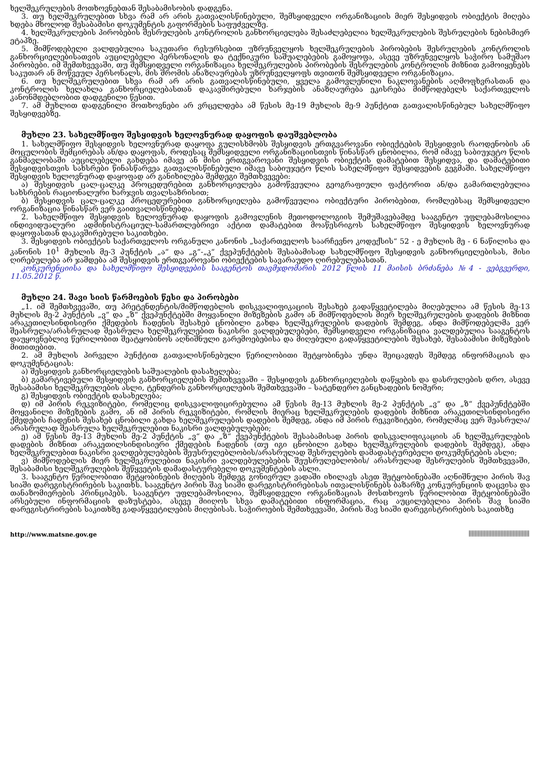ხელშეკრულების მოთხოვნებთან შესაბამისობის დადგენა.
3. თუ ხელშეკრულებით სხვა რამ არ არის გათვალისწინებული, შემსყიდველი ორგანიზაციის მიერ შესყიდვის ობიექტის მიღება ხდება მხოლოდ შესაბამისი დოკუმენტის გაფორმების საფუძველზე.
4. ხელშეკრულების პირობების შესრულების კონტროლის განხორციელება შესაძლებელია ხელშეკრულების შესრულების ნებისმიერ ეტაპზე.
5. მიმწოდებელი ვალდებულია საკუთარი რესურსებით უზრუნველყოს ხელშეკრულების პირობების შესრულების კონტროლის განხორციელებისათვის აუცილებელი პერსონალის და ტექნიკური საშუალებების გამოყოფა, ასევე უზრუნველყოს საჭირო სამუშაო პირობები. იმ შემთხვევაში, თუ შემსყიდველი ორგანიზაცია ხელშეკრულების პირობების შესრულების კონტროლის მიზნით გამოიყენებს საკუთარ ან მოწვეულ პერსონალს, მის შრომის ანაზღაურებას უზრუნველყოფს თვითონ შემსყიდველი ორგანიზაცია.
6. თუ ხელშეკრულებით სხვა რამ არ არის გათვალისწინებული, ყველა გამოვლენილი ნაკლოვანების აღმოფხვრასთან და კონტროლის ხელახლა განხორციელებასთან დაკავშირებული ხარჯების ანაზღაურება ეკისრება მიმწოდებელს საქართველოს კანონმდებლობით დადგენილი წესით.
7. ამ მუხლით დადგენილი მოთხოვნები არ ვრცელდება ამ წესის მე-19 მუხლის მე-9 პუნქტით გათვალისწინებულ სახელმწიფო შესყიდვებზე.
მუხლი 23. სახელმწიფო შესყიდვის ხელოვნურად დაყოფის დაუშვებლობა
1. სახელმწიფო შესყიდვის ხელოვნურად დაყოფა გულისხმობს შესყიდვის ერთგვაროვანი ობიექტების შესყიდვის რაოდენობის ან მოცულობის შემცირებას ან/და დაყოფას, როდესაც შემსყიდველი ორგანიზაციისთვის წინასწარ ცნობილია, რომ იმავე საბიუჯეტო წლის განმავლობაში აუცილებელი გახდება იმავე ან მისი ერთგვაროვანი შესყიდვის ობიექტის დამატებით შესყიდვა, და დამატებითი შესყიდვისთვის სახსრები წინასწარვეა გათვალისწინებული იმავე საბიუჯეტო წლის სახელმწიფო შესყიდვების გეგმაში. სახელმწიფო შესყიდვის ხელოვნურად დაყოფად არ განიხილება შემდეგი შემთხვევები:
ა) შესყიდვის ცალ-ცალკე პროცედურებით განხორციელება გამოწვეულია გეოგრაფიული ფაქტორით ან/და გამართლებულია სახსრების რაციონალური ხარჯვის თვალსაზრისით;
ბ) შესყიდვის ცალ-ცალკე პროცედურებით განხორციელება გამოწვეულია ობიექტური პირობებით, რომლებსაც შემსყიდველი ორგანიზაცია წინასწარ ვერ გაითვალისწინებდა.
2. სახელმწიფო შესყიდვის ხელოვნურად დაყოფის გამოვლენის მეთოდოლოგიის შემუშავებამდე სააგენტო უფლებამოსილია ინდივიდუალური ადმინისტრაციულ-სამართლებრივი აქტით დამატებით მოაწესრიგოს სახელმწიფო შესყიდვის ხელოვნურად დაყოფასთან დაკავშირებული საკითხები.
3. შესყიდვის ობიექტის საქართველოს ორგანული კანონის „საქართველოს საარჩევნო კოდექსის“ 52 - ე მუხლის მე - 6 ნაწილისა და კანონის 10<sup>1</sup> მუხლის მე-3 პუნქტის „ა“ და „გ“-„კ“ ქვეპუნქტების შესაბამისად სახელმწიფო შესყიდვის განხორციელებისას, მისი ღირებულება არ ჯამდება ამ შესყიდვის ერთგვაროვანი ობიექტების სავარაუდო ღირებულებასთან.
კონკურენციისა და სახელმწიფო შესყიდვების სააგენტოს თავმჯდომარის 2012 წლის 11 მაისის ბრძანება №4 - ვებგვერდი, 11.05.2012 წ.
მუხლი 24. შავი სიის წარმოების წესი და პირობები
„1. იმ შემთხვევაში, თუ პრეტენდენტის/მიმწოდებლის დისკვალიფიკაციის შესახებ გადაწყვეტილება მიღებულია ამ წესის მე-13 მუხლის მე-2 პუნქტის „ვ“ და „ზ“ ქვეპუნქტებში მოყვანილი მიზეზების გამო ან მიმწოდებლის მიერ ხელშეკრულების დადების მიზნით არაკეთილსინდისიერი ქმედების ჩადენის შესახებ ცნობილი გახდა ხელშეკრულების დადების შემდეგ, ანდა მიმწოდებელმა ვერ შეასრულა/არასრულად შეასრულა ხელშეკრულებით ნაკისრი ვალდებულებები, შემსყიდველი ორგანიზაცია ვალდებულია სააგენტოს დაუყოვნებლივ წერილობით შეატყობინოს აღნიშნული გარემოებებისა და მიღებული გადაწყვეტილების შესახებ, შესაბამისი მიზეზების მითითებით.
2. ამ მუხლის პირველი პუნქტით გათვალისწინებული წერილობითი შეტყობინება უნდა შეიცავდეს შემდეგ ინფორმაციას და დოკუმენტაციას:
ა) შესყიდვის განხორციელების საშუალების დასახელება;
ბ) გამარტივებული შესყიდვის განხორციელების შემთხვევაში – შესყიდვის განხორციელების დაწყების და დასრულების დრო, ასევე შესაბამისი ხელშეკრულების ასლი, ტენდერის განხორციელების შემთხვევაში – სატენდერო განცხადების ნომერი;
გ) შესყიდვის ობიექტის დასახელება;
დ) იმ პირის რეკვიზიტები, რომელიც დისკვალიფიცირებულია ამ წესის მე-13 მუხლის მე-2 პუნქტის „ვ“ და „ზ“ ქვეპუნქტებში მოყვანილი მიზეზების გამო, ან იმ პირის რეკვიზიტები, რომლის მიერაც ხელშეკრულების დადების მიზნით არაკეთილსინდისიერი ქმედების ჩადენის შესახებ ცნობილი გახდა ხელშეკრულების დადების შემდეგ, ანდა იმ პირის რეკვიზიტები, რომელმაც ვერ შეასრულა/არასრულად შეასრულა ხელშეკრულებით ნაკისრი ვალდებულებები;
ე) ამ წესის მე-13 მუხლის მე-2 პუნქტის „ვ“ და „ზ“ ქვეპუნქტების შესაბამისად პირის დისკვალიფიკაციის ან ხელშეკრულების დადების მიზნით არაკეთილსინდისიერი ქმედების ჩადენის (თუ იგი ცნობილი გახდა ხელშეკრულების დადების შემდეგ), ანდა ხელშეკრულებით ნაკისრი ვალდებულებების შეუსრულებლობის/არასრულად შესრულების დამადასტურებელი დოკუმენტების ასლი;
ვ) მიმწოდებლის მიერ ხელშეკრულებით ნაკისრი ვალდებულებების შეუსრულებლობის/ არასრულად შესრულების შემთხვევაში, შესაბამისი ხელშეკრულების შეწყვეტის დამადასტურებელი დოკუმენტების ასლი.
3. სააგენტო წერილობითი შეტყობინების მიღების შემდეგ გონივრულ ვადაში იხილავს ასეთ შეტყობინებაში აღნიშნული პირის შავ სიაში დარეგისტრირების საკითხს. სააგენტო პირის შავ სიაში დარეგისტრირებისას ითვალისწინებს ბაზარზე კონკურენციის დაცვისა და თანაზომიერების პრინციპებს. სააგენტო უფლებამოსილია, შემსყიდველი ორგანიზაციას მოსთხოვოს წერილობით შეტყობინებაში არსებული ინფორმაციის დაზუსტება, ასევე მიიღოს სხვა დამატებითი ინფორმაცია, რაც აუცილებელია პირის შავ სიაში დარეგისტრირების საკითხზე გადაწყვეტილების მიღებისას. საჭიროების შემთხვევაში, პირის შავ სიაში დარეგისტრირების საკითხზე
http://www.matsne.gov.ge